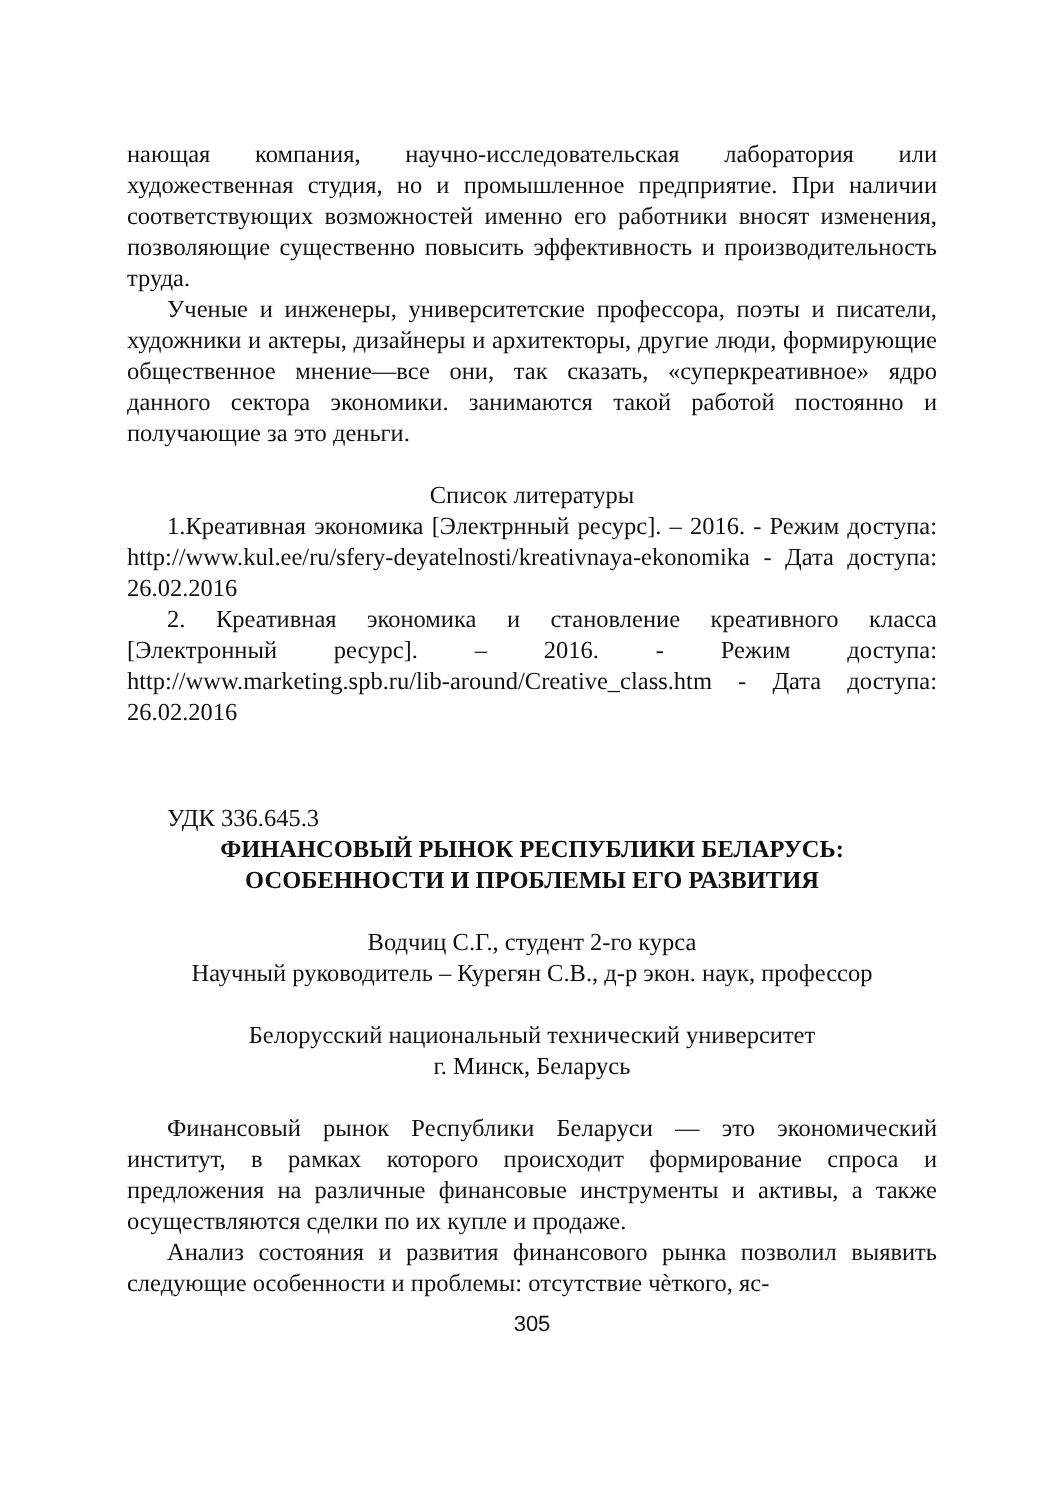нающая компания, научно-исследовательская лаборатория или художественная студия, но и промышленное предприятие. При наличии соответствующих возможностей именно его работники вносят изменения, позволяющие существенно повысить эффективность и производительность труда.
Ученые и инженеры, университетские профессора, поэты и писатели, художники и актеры, дизайнеры и архитекторы, другие люди, формирующие общественное мнение—все они, так сказать, «суперкреативное» ядро данного сектора экономики. занимаются такой работой постоянно и получающие за это деньги.
Список литературы
1.Креативная экономика [Электрнный ресурс]. – 2016. - Режим доступа: http://www.kul.ee/ru/sfery-deyatelnosti/kreativnaya-ekonomika - Дата доступа: 26.02.2016
2. Креативная экономика и становление креативного класса [Электронный ресурс]. – 2016. - Режим доступа: http://www.marketing.spb.ru/lib-around/Creative_class.htm - Дата доступа: 26.02.2016
УДК 336.645.3
ФИНАНСОВЫЙ РЫНОК РЕСПУБЛИКИ БЕЛАРУСЬ:
ОСОБЕННОСТИ И ПРОБЛЕМЫ ЕГО РАЗВИТИЯ
Водчиц С.Г., студент 2-го курса
Научный руководитель – Курегян С.В., д-р экон. наук, профессор
Белорусский национальный технический университет
г. Минск, Беларусь
Финансовый рынок Республики Беларуси — это экономический институт, в рамках которого происходит формирование спроса и предложения на различные финансовые инструменты и активы, а также осуществляются сделки по их купле и продаже.
Анализ состояния и развития финансового рынка позволил выявить следующие особенности и проблемы: отсутствие чѐткого, яс-
305